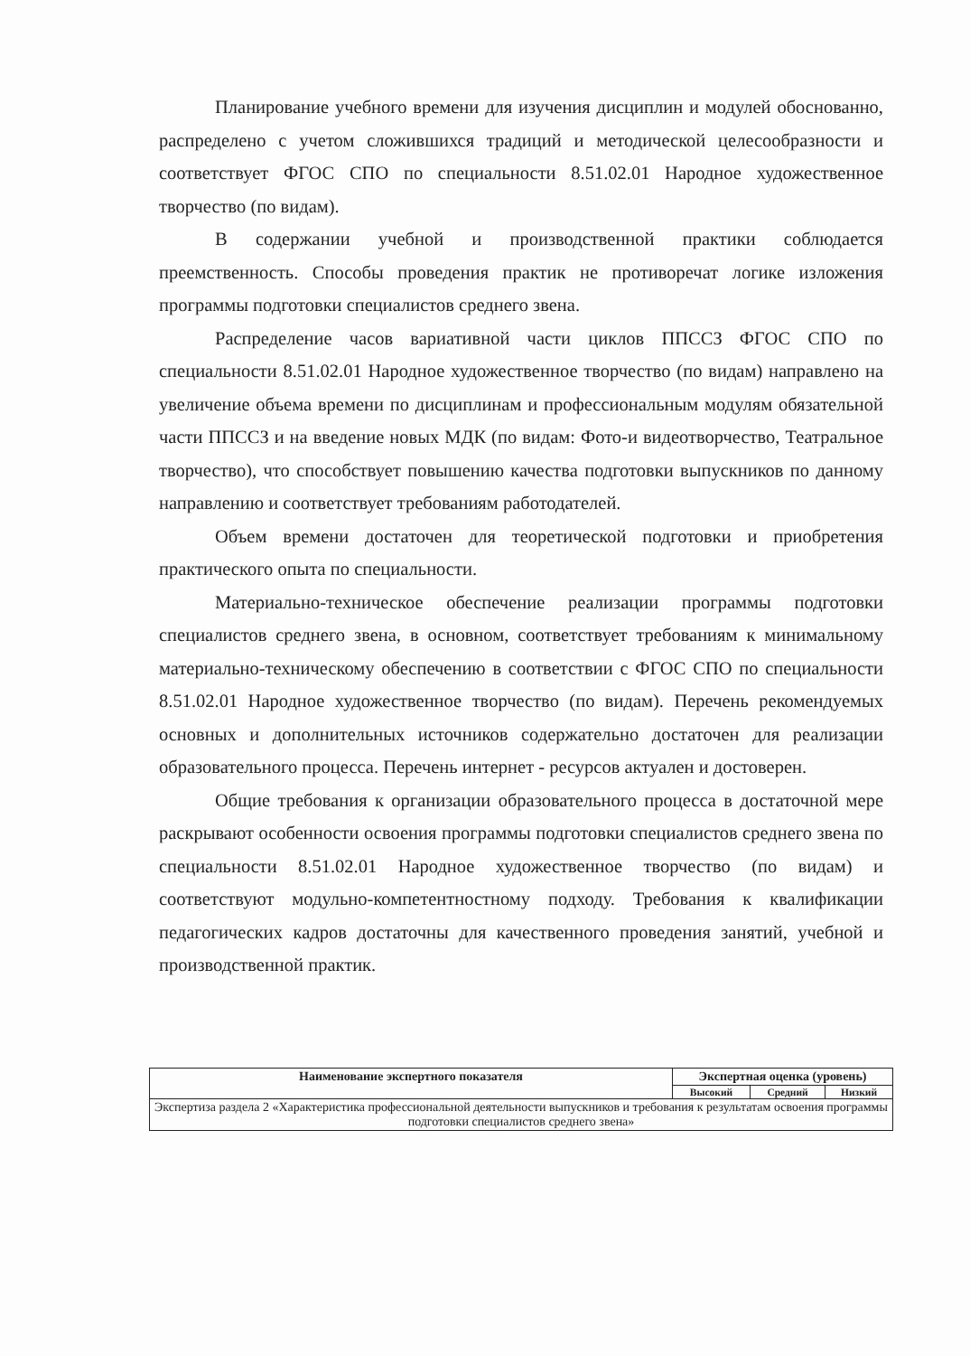Планирование учебного времени для изучения дисциплин и модулей обоснованно, распределено с учетом сложившихся традиций и методической целесообразности и соответствует ФГОС СПО по специальности 8.51.02.01 Народное художественное творчество (по видам).
В содержании учебной и производственной практики соблюдается преемственность. Способы проведения практик не противоречат логике изложения программы подготовки специалистов среднего звена.
Распределение часов вариативной части циклов ППССЗ ФГОС СПО по специальности 8.51.02.01 Народное художественное творчество (по видам) направлено на увеличение объема времени по дисциплинам и профессиональным модулям обязательной части ППССЗ и на введение новых МДК (по видам: Фото-и видеотворчество, Театральное творчество), что способствует повышению качества подготовки выпускников по данному направлению и соответствует требованиям работодателей.
Объем времени достаточен для теоретической подготовки и приобретения практического опыта по специальности.
Материально-техническое обеспечение реализации программы подготовки специалистов среднего звена, в основном, соответствует требованиям к минимальному материально-техническому обеспечению в соответствии с ФГОС СПО по специальности 8.51.02.01 Народное художественное творчество (по видам). Перечень рекомендуемых основных и дополнительных источников содержательно достаточен для реализации образовательного процесса. Перечень интернет - ресурсов актуален и достоверен.
Общие требования к организации образовательного процесса в достаточной мере раскрывают особенности освоения программы подготовки специалистов среднего звена по специальности 8.51.02.01 Народное художественное творчество (по видам) и соответствуют модульно-компетентностному подходу. Требования к квалификации педагогических кадров достаточны для качественного проведения занятий, учебной и производственной практик.
| Наименование экспертного показателя | Экспертная оценка (уровень) | | |
| --- | --- | --- | --- |
| | Высокий | Средний | Низкий |
| Экспертиза раздела 2 «Характеристика профессиональной деятельности выпускников и требования к результатам освоения программы подготовки специалистов среднего звена» | | | |